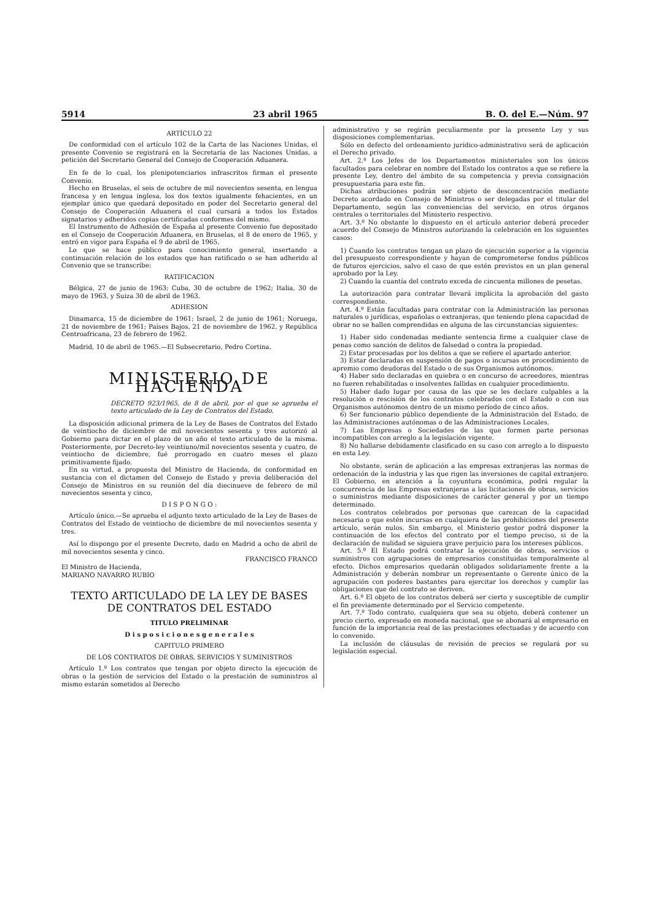5914 23 abril 1965 B. O. del E.—Núm. 97
ARTÍCULO 22
De conformidad con el artículo 102 de la Carta de las Naciones Unidas, el presente Convenio se registrará en la Secretaría de las Naciones Unidas, a petición del Secretario General del Consejo de Cooperación Aduanera.
En fe de lo cual, los plenipotenciarios infrascritos firman el presente Convenio.
Hecho en Bruselas, el seis de octubre de mil novecientos sesenta, en lengua francesa y en lengua inglesa, los dos textos igualmente fehacientes, en un ejemplar único que quedará depositado en poder del Secretario general del Consejo de Cooperación Aduanera el cual cursará a todos los Estados signatarios y adheridos copias certificadas conformes del mismo.
El Instrumento de Adhesión de España al presente Convenio fue depositado en el Consejo de Cooperación Aduanera, en Bruselas, el 8 de enero de 1965, y entró en vigor para España el 9 de abril de 1965.
Lo que se hace público para conocimiento general, insertando a continuación relación de los estados que han ratificado o se han adherido al Convenio que se transcribe:
RATIFICACION
Bélgica, 27 de junio de 1963; Cuba, 30 de octubre de 1962; Italia, 30 de mayo de 1963, y Suiza 30 de abril de 1963.
ADHESION
Dinamarca, 15 de diciembre de 1961; Israel, 2 de junio de 1961; Noruega, 21 de noviembre de 1961; Países Bajos, 21 de noviembre de 1962, y República Centroafricana, 23 de febrero de 1962.
Madrid, 10 de abril de 1965.—El Subsecretario, Pedro Cortina.
MINISTERIO DE HACIENDA
DECRETO 923/1965, de 8 de abril, por el que se aprueba el texto articulado de la Ley de Contratos del Estado.
La disposición adicional primera de la Ley de Bases de Contratos del Estado de veintiocho de diciembre de mil novecientos sesenta y tres autorizó al Gobierno para dictar en el plazo de un año el texto articulado de la misma. Posteriormente, por Decreto-ley veintiuno/mil novecientos sesenta y cuatro, de veintiocho de diciembre, fué prorrogado en cuatro meses el plazo primitivamente fijado.
En su virtud, a propuesta del Ministro de Hacienda, de conformidad en sustancia con el dictamen del Consejo de Estado y previa deliberación del Consejo de Ministros en su reunión del día diecinueve de febrero de mil novecientos sesenta y cinco,
D I S P O N G O :
Artículo único.—Se aprueba el adjunto texto articulado de la Ley de Bases de Contratos del Estado de veintiocho de diciembre de mil novecientos sesenta y tres.
Así lo dispongo por el presente Decreto, dado en Madrid a ocho de abril de mil novecientos sesenta y cinco.
FRANCISCO FRANCO
El Ministro de Hacienda,
MARIANO NAVARRO RUBIO
TEXTO ARTICULADO DE LA LEY DE BASES DE CONTRATOS DEL ESTADO
TITULO PRELIMINAR
D i s p o s i c i o n e s g e n e r a l e s
CAPITULO PRIMERO
DE LOS CONTRATOS DE OBRAS, SERVICIOS Y SUMINISTROS
Artículo 1.º Los contratos que tengan por objeto directo la ejecución de obras o la gestión de servicios del Estado o la prestación de suministros al mismo estarán sometidos al Derecho
administrativo y se regirán peculiarmente por la presente Ley y sus disposiciones complementarias.
Sólo en defecto del ordenamiento jurídico-administrativo será de aplicación el Derecho privado.
Art. 2.º Los Jefes de los Departamentos ministeriales son los únicos facultados para celebrar en nombre del Estado los contratos a que se refiere la presente Ley, dentro del ámbito de su competencia y previa consignación presupuestaria para este fin.
Dichas atribuciones podrán ser objeto de desconcentración mediante Decreto acordado en Consejo de Ministros o ser delegadas por el titular del Departamento, según las conveniencias del servicio, en otros órganos centrales o territoriales del Ministerio respectivo.
Art. 3.º No obstante lo dispuesto en el artículo anterior deberá preceder acuerdo del Consejo de Ministros autorizando la celebración en los siguientes casos:
1) Cuando los contratos tengan un plazo de ejecución superior a la vigencia del presupuesto correspondiente y hayan de comprometerse fondos públicos de futuros ejercicios, salvo el caso de que estén previstos en un plan general aprobado por la Ley.
2) Cuando la cuantía del contrato exceda de cincuenta millones de pesetas.
La autorización para contratar llevará implícita la aprobación del gasto correspondiente.
Art. 4.º Están facultadas para contratar con la Administración las personas naturales o jurídicas, españolas o extranjeras, que teniendo plena capacidad de obrar no se hallen comprendidas en alguna de las circunstancias siguientes:
1) Haber sido condenadas mediante sentencia firme a cualquier clase de penas como sanción de delitos de falsedad o contra la propiedad.
2) Estar procesadas por los delitos a que se refiere el apartado anterior.
3) Estar declaradas en suspensión de pagos o incursas en procedimiento de apremio como deudoras del Estado o de sus Organismos autónomos.
4) Haber sido declaradas en quiebra o en concurso de acreedores, mientras no fueren rehabilitadas o insolventes fallidas en cualquier procedimiento.
5) Haber dado lugar por causa de las que se les declare culpables a la resolución o rescisión de los contratos celebrados con el Estado o con sus Organismos autónomos dentro de un mismo período de cinco años.
6) Ser funcionario público dependiente de la Administración del Estado, de las Administraciones autónomas o de las Administraciones Locales.
7) Las Empresas o Sociedades de las que formen parte personas incompatibles con arreglo a la legislación vigente.
8) No hallarse debidamente clasificado en su caso con arreglo a lo dispuesto en esta Ley.
No obstante, serán de aplicación a las empresas extranjeras las normas de ordenación de la industria y las que rigen las inversiones de capital extranjero. El Gobierno, en atención a la coyuntura económica, podrá regular la concurrencia de las Empresas extranjeras a las licitaciones de obras, servicios o suministros mediante disposiciones de carácter general y por un tiempo determinado.
Los contratos celebrados por personas que carezcan de la capacidad necesaria o que estén incursas en cualquiera de las prohibiciones del presente artículo, serán nulos. Sin embargo, el Ministerio gestor podrá disponer la continuación de los efectos del contrato por el tiempo preciso, si de la declaración de nulidad se siguiera grave perjuicio para los intereses públicos.
Art. 5.º El Estado podrá contratar la ejecución de obras, servicios o suministros con agrupaciones de empresarios constituidas temporalmente al efecto. Dichos empresarios quedarán obligados solidariamente frente a la Administración y deberán nombrar un representante o Gerente único de la agrupación con poderes bastantes para ejercitar los derechos y cumplir las obligaciones que del contrato se deriven.
Art. 6.º El objeto de los contratos deberá ser cierto y susceptible de cumplir el fin previamente determinado por el Servicio competente.
Art. 7.º Todo contrato, cualquiera que sea su objeto, deberá contener un precio cierto, expresado en moneda nacional, que se abonará al empresario en función de la importancia real de las prestaciones efectuadas y de acuerdo con lo convenido.
La inclusión de cláusulas de revisión de precios se regulará por su legislación especial.